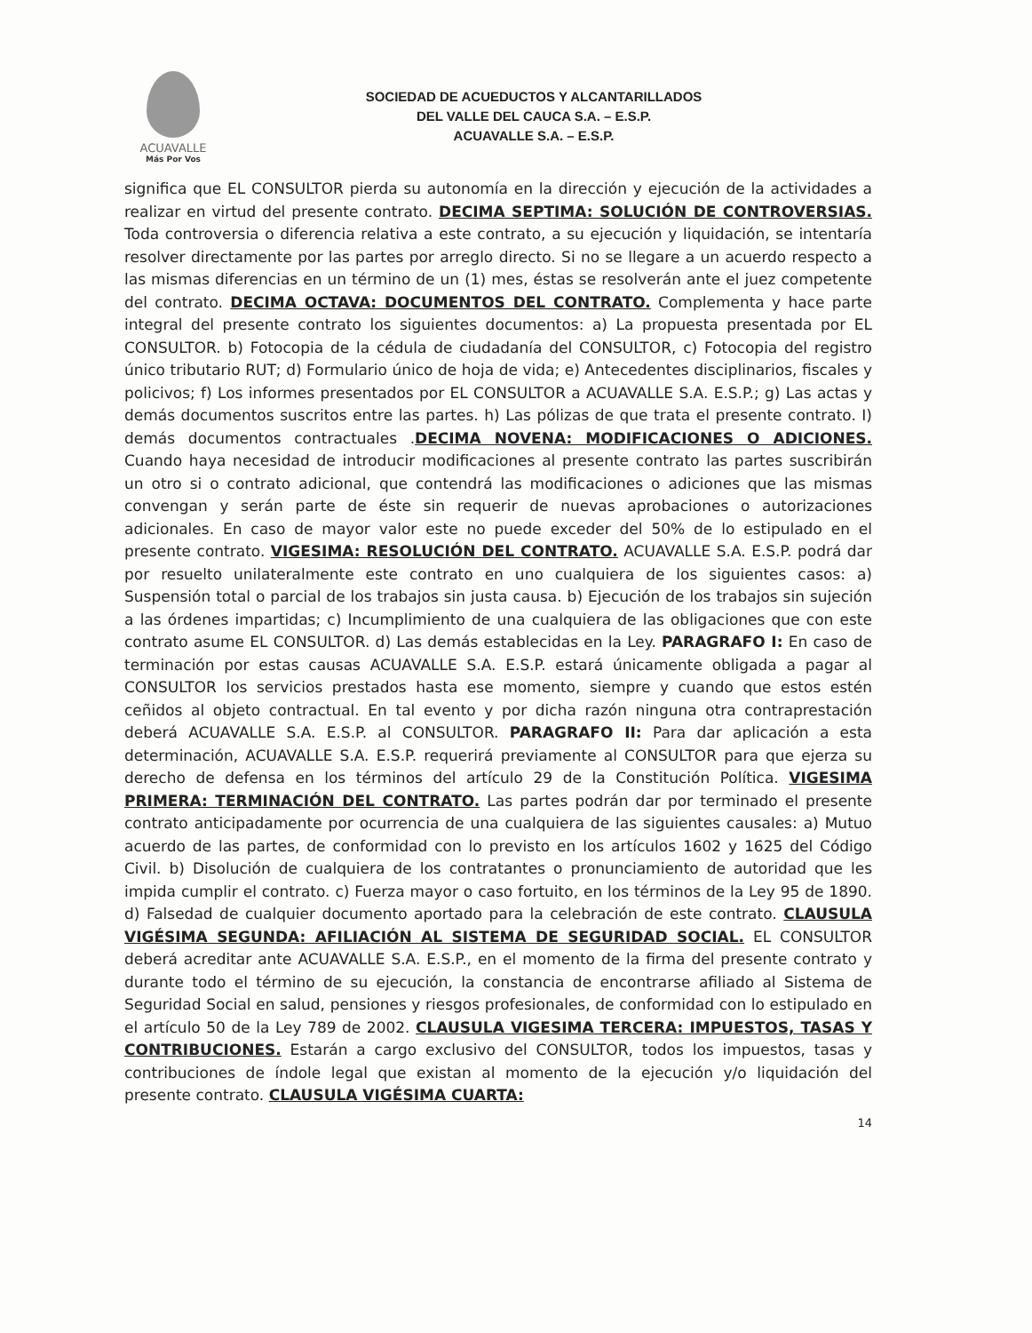ACUAVALLE
Más Por Vos
SOCIEDAD DE ACUEDUCTOS Y ALCANTARILLADOS
DEL VALLE DEL CAUCA S.A. – E.S.P.
ACUAVALLE S.A. – E.S.P.
significa que EL CONSULTOR pierda su autonomía en la dirección y ejecución de la actividades a realizar en virtud del presente contrato. DECIMA SEPTIMA: SOLUCIÓN DE CONTROVERSIAS. Toda controversia o diferencia relativa a este contrato, a su ejecución y liquidación, se intentaría resolver directamente por las partes por arreglo directo. Si no se llegare a un acuerdo respecto a las mismas diferencias en un término de un (1) mes, éstas se resolverán ante el juez competente del contrato. DECIMA OCTAVA: DOCUMENTOS DEL CONTRATO. Complementa y hace parte integral del presente contrato los siguientes documentos: a) La propuesta presentada por EL CONSULTOR. b) Fotocopia de la cédula de ciudadanía del CONSULTOR, c) Fotocopia del registro único tributario RUT; d) Formulario único de hoja de vida; e) Antecedentes disciplinarios, fiscales y policivos; f) Los informes presentados por EL CONSULTOR a ACUAVALLE S.A. E.S.P.; g) Las actas y demás documentos suscritos entre las partes. h) Las pólizas de que trata el presente contrato. I) demás documentos contractuales .DECIMA NOVENA: MODIFICACIONES O ADICIONES. Cuando haya necesidad de introducir modificaciones al presente contrato las partes suscribirán un otro si o contrato adicional, que contendrá las modificaciones o adiciones que las mismas convengan y serán parte de éste sin requerir de nuevas aprobaciones o autorizaciones adicionales. En caso de mayor valor este no puede exceder del 50% de lo estipulado en el presente contrato. VIGESIMA: RESOLUCIÓN DEL CONTRATO. ACUAVALLE S.A. E.S.P. podrá dar por resuelto unilateralmente este contrato en uno cualquiera de los siguientes casos: a) Suspensión total o parcial de los trabajos sin justa causa. b) Ejecución de los trabajos sin sujeción a las órdenes impartidas; c) Incumplimiento de una cualquiera de las obligaciones que con este contrato asume EL CONSULTOR. d) Las demás establecidas en la Ley. PARAGRAFO I: En caso de terminación por estas causas ACUAVALLE S.A. E.S.P. estará únicamente obligada a pagar al CONSULTOR los servicios prestados hasta ese momento, siempre y cuando que estos estén ceñidos al objeto contractual. En tal evento y por dicha razón ninguna otra contraprestación deberá ACUAVALLE S.A. E.S.P. al CONSULTOR. PARAGRAFO II: Para dar aplicación a esta determinación, ACUAVALLE S.A. E.S.P. requerirá previamente al CONSULTOR para que ejerza su derecho de defensa en los términos del artículo 29 de la Constitución Política. VIGESIMA PRIMERA: TERMINACIÓN DEL CONTRATO. Las partes podrán dar por terminado el presente contrato anticipadamente por ocurrencia de una cualquiera de las siguientes causales: a) Mutuo acuerdo de las partes, de conformidad con lo previsto en los artículos 1602 y 1625 del Código Civil. b) Disolución de cualquiera de los contratantes o pronunciamiento de autoridad que les impida cumplir el contrato. c) Fuerza mayor o caso fortuito, en los términos de la Ley 95 de 1890. d) Falsedad de cualquier documento aportado para la celebración de este contrato. CLAUSULA VIGÉSIMA SEGUNDA: AFILIACIÓN AL SISTEMA DE SEGURIDAD SOCIAL. EL CONSULTOR deberá acreditar ante ACUAVALLE S.A. E.S.P., en el momento de la firma del presente contrato y durante todo el término de su ejecución, la constancia de encontrarse afiliado al Sistema de Seguridad Social en salud, pensiones y riesgos profesionales, de conformidad con lo estipulado en el artículo 50 de la Ley 789 de 2002. CLAUSULA VIGESIMA TERCERA: IMPUESTOS, TASAS Y CONTRIBUCIONES. Estarán a cargo exclusivo del CONSULTOR, todos los impuestos, tasas y contribuciones de índole legal que existan al momento de la ejecución y/o liquidación del presente contrato. CLAUSULA VIGÉSIMA CUARTA:
14